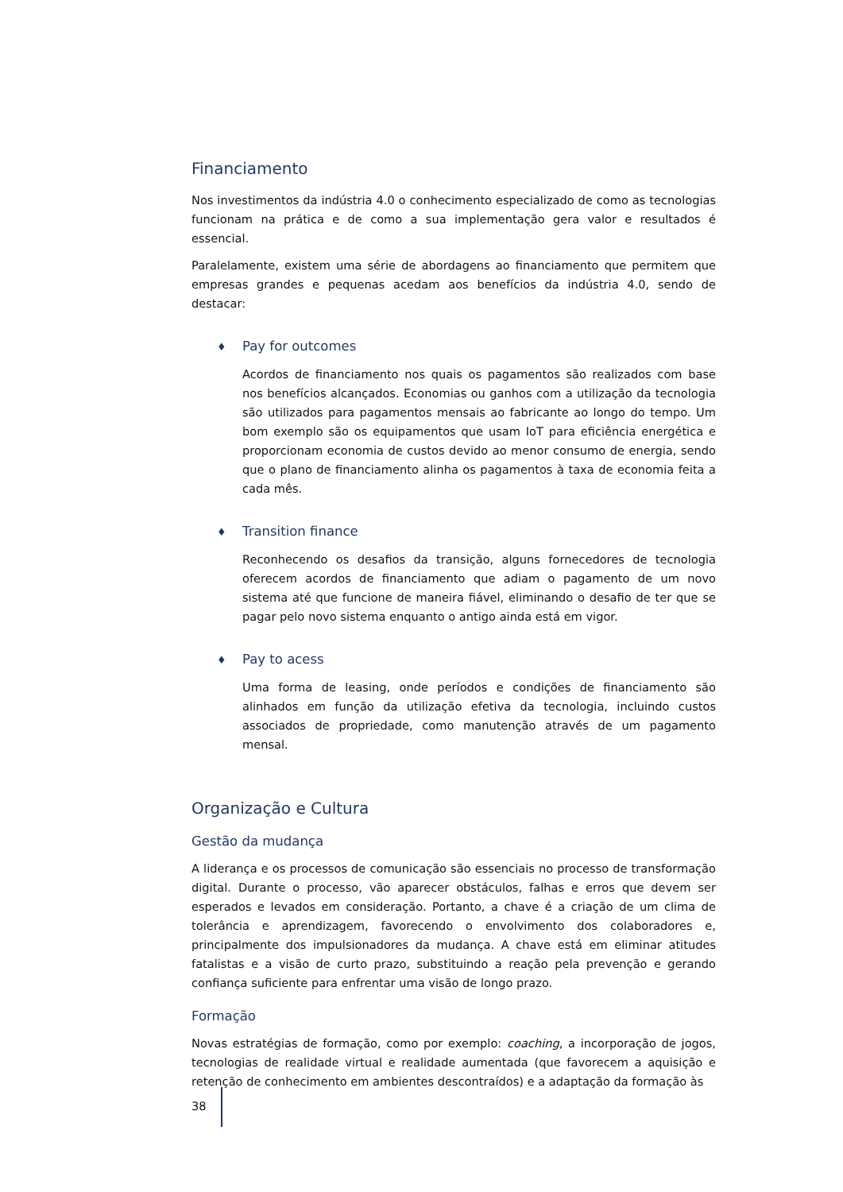Financiamento
Nos investimentos da indústria 4.0 o conhecimento especializado de como as tecnologias funcionam na prática e de como a sua implementação gera valor e resultados é essencial.
Paralelamente, existem uma série de abordagens ao financiamento que permitem que empresas grandes e pequenas acedam aos benefícios da indústria 4.0, sendo de destacar:
♦ Pay for outcomes
Acordos de financiamento nos quais os pagamentos são realizados com base nos benefícios alcançados. Economias ou ganhos com a utilização da tecnologia são utilizados para pagamentos mensais ao fabricante ao longo do tempo. Um bom exemplo são os equipamentos que usam IoT para eficiência energética e proporcionam economia de custos devido ao menor consumo de energia, sendo que o plano de financiamento alinha os pagamentos à taxa de economia feita a cada mês.
♦ Transition finance
Reconhecendo os desafios da transição, alguns fornecedores de tecnologia oferecem acordos de financiamento que adiam o pagamento de um novo sistema até que funcione de maneira fiável, eliminando o desafio de ter que se pagar pelo novo sistema enquanto o antigo ainda está em vigor.
♦ Pay to acess
Uma forma de leasing, onde períodos e condições de financiamento são alinhados em função da utilização efetiva da tecnologia, incluindo custos associados de propriedade, como manutenção através de um pagamento mensal.
Organização e Cultura
Gestão da mudança
A liderança e os processos de comunicação são essenciais no processo de transformação digital. Durante o processo, vão aparecer obstáculos, falhas e erros que devem ser esperados e levados em consideração. Portanto, a chave é a criação de um clima de tolerância e aprendizagem, favorecendo o envolvimento dos colaboradores e, principalmente dos impulsionadores da mudança. A chave está em eliminar atitudes fatalistas e a visão de curto prazo, substituindo a reação pela prevenção e gerando confiança suficiente para enfrentar uma visão de longo prazo.
Formação
Novas estratégias de formação, como por exemplo: coaching, a incorporação de jogos, tecnologias de realidade virtual e realidade aumentada (que favorecem a aquisição e retenção de conhecimento em ambientes descontraídos) e a adaptação da formação às
38